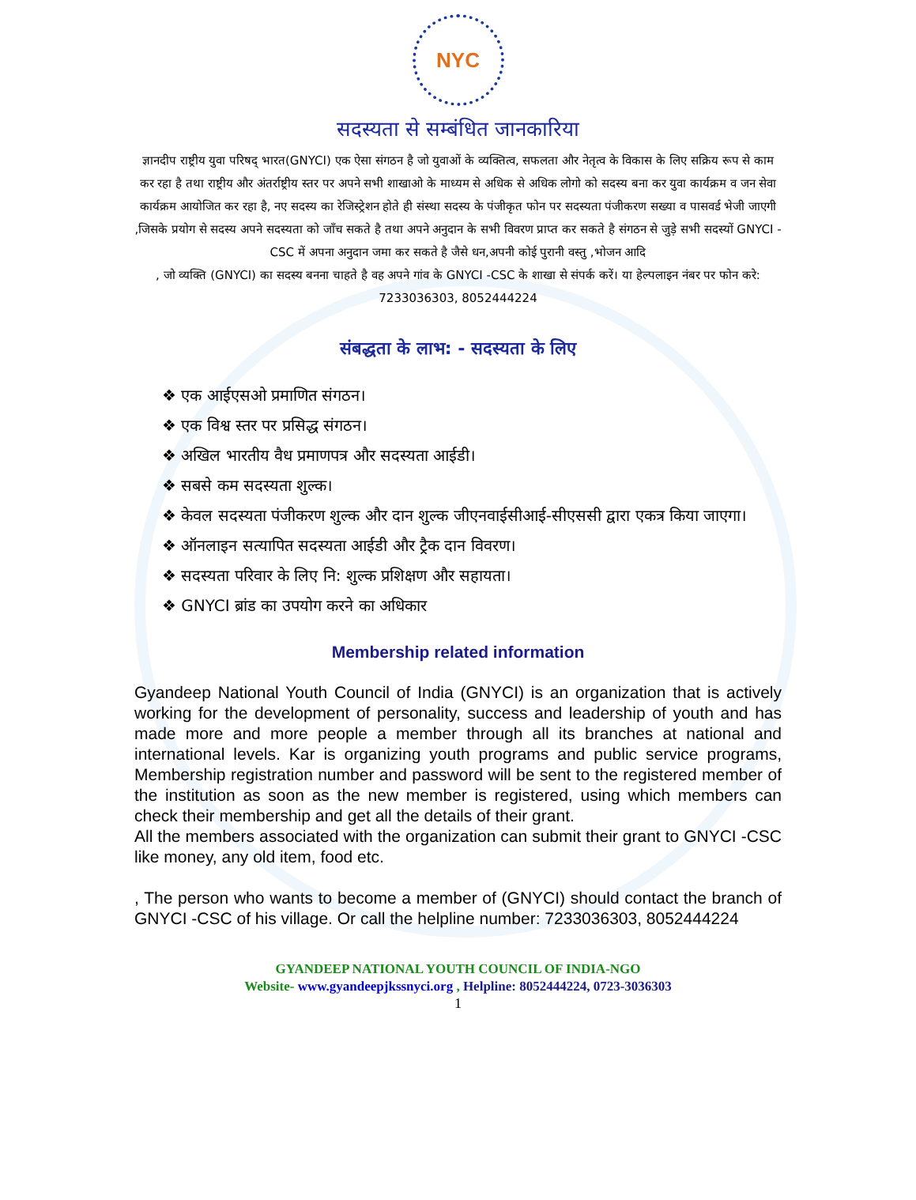NYC
सदस्यता से सम्बंधित जानकारिया
ज्ञानदीप राष्ट्रीय युवा परिषद् भारत(GNYCI) एक ऐसा संगठन है जो युवाओं के व्यक्तित्व, सफलता और नेतृत्व के विकास के लिए सक्रिय रूप से काम कर रहा है तथा राष्ट्रीय और अंतर्राष्ट्रीय स्तर पर अपने सभी शाखाओ के माध्यम से अधिक से अधिक लोगो को सदस्य बना कर युवा कार्यक्रम व जन सेवा कार्यक्रम आयोजित कर रहा है, नए सदस्य का रेजिस्ट्रेशन होते ही संस्था सदस्य के पंजीकृत फोन पर सदस्यता पंजीकरण सख्या व पासवर्ड भेजी जाएगी ,जिसके प्रयोग से सदस्य अपने सदस्यता को जाँच सकते है तथा अपने अनुदान के सभी विवरण प्राप्त कर सकते है संगठन से जुड़े सभी सदस्यों GNYCI -CSC में अपना अनुदान जमा कर सकते है जैसे धन,अपनी कोई पुरानी वस्तु ,भोजन आदि
, जो व्यक्ति (GNYCI) का सदस्य बनना चाहते है वह अपने गांव के GNYCI -CSC के शाखा से संपर्क करें। या हेल्पलाइन नंबर पर फोन करे: 7233036303, 8052444224
संबद्धता के लाभ: - सदस्यता के लिए
❖ एक आईएसओ प्रमाणित संगठन।
❖ एक विश्व स्तर पर प्रसिद्ध संगठन।
❖ अखिल भारतीय वैध प्रमाणपत्र और सदस्यता आईडी।
❖ सबसे कम सदस्यता शुल्क।
❖ केवल सदस्यता पंजीकरण शुल्क और दान शुल्क जीएनवाईसीआई-सीएससी द्वारा एकत्र किया जाएगा।
❖ ऑनलाइन सत्यापित सदस्यता आईडी और ट्रैक दान विवरण।
❖ सदस्यता परिवार के लिए नि: शुल्क प्रशिक्षण और सहायता।
❖ GNYCI ब्रांड का उपयोग करने का अधिकार
Membership related information
Gyandeep National Youth Council of India (GNYCI) is an organization that is actively working for the development of personality, success and leadership of youth and has made more and more people a member through all its branches at national and international levels. Kar is organizing youth programs and public service programs, Membership registration number and password will be sent to the registered member of the institution as soon as the new member is registered, using which members can check their membership and get all the details of their grant.
All the members associated with the organization can submit their grant to GNYCI -CSC like money, any old item, food etc.
, The person who wants to become a member of (GNYCI) should contact the branch of GNYCI -CSC of his village. Or call the helpline number: 7233036303, 8052444224
GYANDEEP NATIONAL YOUTH COUNCIL OF INDIA-NGO
Website- www.gyandeepjkssnyci.org , Helpline: 8052444224, 0723-3036303
1